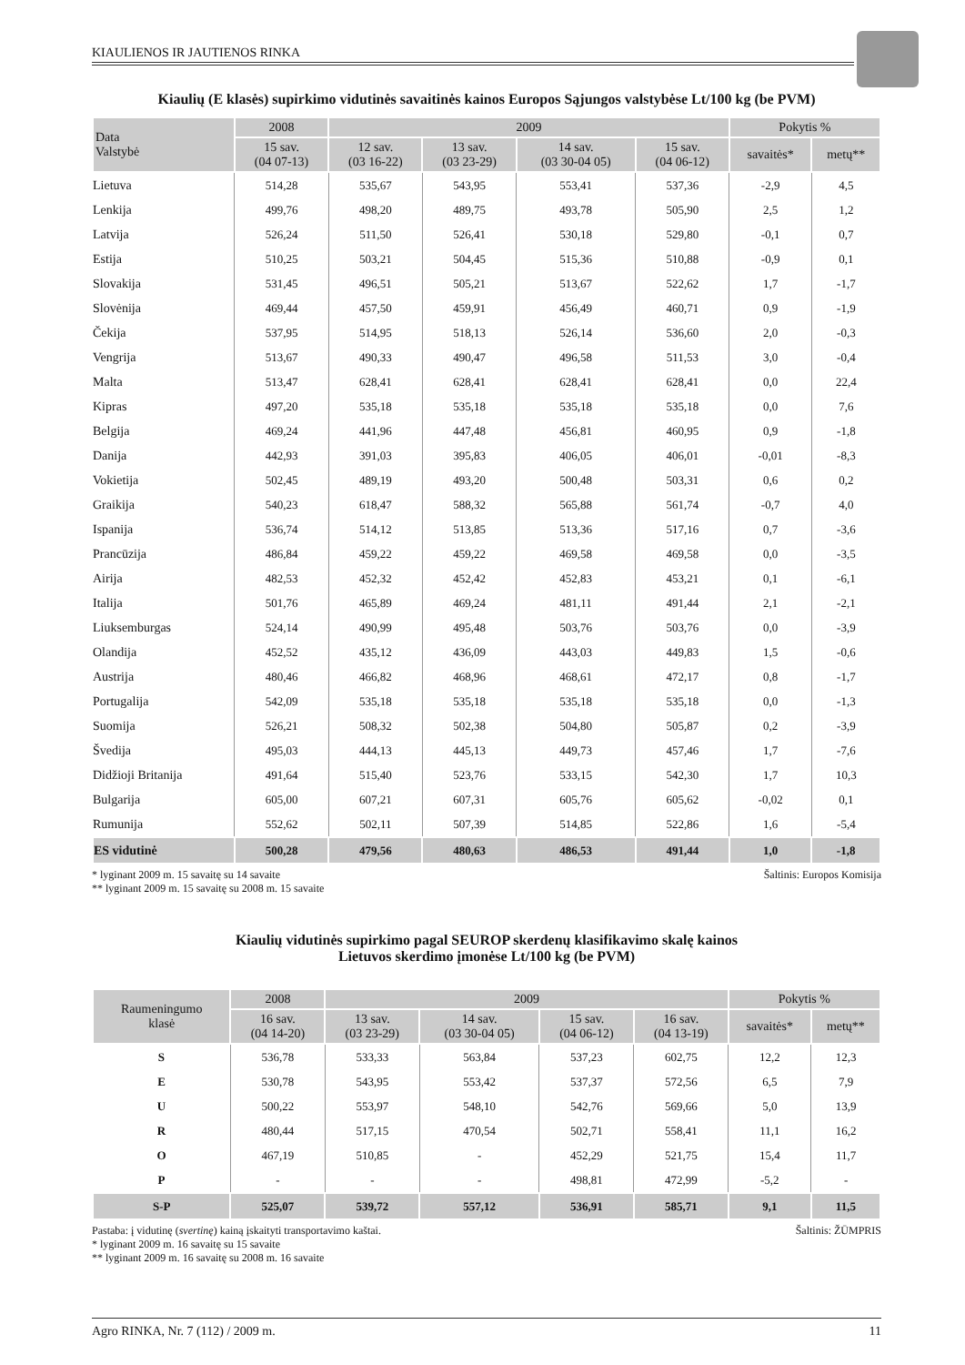KIAULIENOS IR JAUTIENOS RINKA
Kiaulių (E klasės) supirkimo vidutinės savaitinės kainos Europos Sąjungos valstybėse Lt/100 kg (be PVM)
| Data Valstybė | 2008 | 2009 | | | | Pokytis % | |
| --- | --- | --- | --- | --- | --- | --- | --- |
| | 15 sav. (04 07-13) | 12 sav. (03 16-22) | 13 sav. (03 23-29) | 14 sav. (03 30-04 05) | 15 sav. (04 06-12) | savaitės* | metų** |
| Lietuva | 514,28 | 535,67 | 543,95 | 553,41 | 537,36 | -2,9 | 4,5 |
| Lenkija | 499,76 | 498,20 | 489,75 | 493,78 | 505,90 | 2,5 | 1,2 |
| Latvija | 526,24 | 511,50 | 526,41 | 530,18 | 529,80 | -0,1 | 0,7 |
| Estija | 510,25 | 503,21 | 504,45 | 515,36 | 510,88 | -0,9 | 0,1 |
| Slovakija | 531,45 | 496,51 | 505,21 | 513,67 | 522,62 | 1,7 | -1,7 |
| Slovėnija | 469,44 | 457,50 | 459,91 | 456,49 | 460,71 | 0,9 | -1,9 |
| Čekija | 537,95 | 514,95 | 518,13 | 526,14 | 536,60 | 2,0 | -0,3 |
| Vengrija | 513,67 | 490,33 | 490,47 | 496,58 | 511,53 | 3,0 | -0,4 |
| Malta | 513,47 | 628,41 | 628,41 | 628,41 | 628,41 | 0,0 | 22,4 |
| Kipras | 497,20 | 535,18 | 535,18 | 535,18 | 535,18 | 0,0 | 7,6 |
| Belgija | 469,24 | 441,96 | 447,48 | 456,81 | 460,95 | 0,9 | -1,8 |
| Danija | 442,93 | 391,03 | 395,83 | 406,05 | 406,01 | -0,01 | -8,3 |
| Vokietija | 502,45 | 489,19 | 493,20 | 500,48 | 503,31 | 0,6 | 0,2 |
| Graikija | 540,23 | 618,47 | 588,32 | 565,88 | 561,74 | -0,7 | 4,0 |
| Ispanija | 536,74 | 514,12 | 513,85 | 513,36 | 517,16 | 0,7 | -3,6 |
| Prancūzija | 486,84 | 459,22 | 459,22 | 469,58 | 469,58 | 0,0 | -3,5 |
| Airija | 482,53 | 452,32 | 452,42 | 452,83 | 453,21 | 0,1 | -6,1 |
| Italija | 501,76 | 465,89 | 469,24 | 481,11 | 491,44 | 2,1 | -2,1 |
| Liuksemburgas | 524,14 | 490,99 | 495,48 | 503,76 | 503,76 | 0,0 | -3,9 |
| Olandija | 452,52 | 435,12 | 436,09 | 443,03 | 449,83 | 1,5 | -0,6 |
| Austrija | 480,46 | 466,82 | 468,96 | 468,61 | 472,17 | 0,8 | -1,7 |
| Portugalija | 542,09 | 535,18 | 535,18 | 535,18 | 535,18 | 0,0 | -1,3 |
| Suomija | 526,21 | 508,32 | 502,38 | 504,80 | 505,87 | 0,2 | -3,9 |
| Švedija | 495,03 | 444,13 | 445,13 | 449,73 | 457,46 | 1,7 | -7,6 |
| Didžioji Britanija | 491,64 | 515,40 | 523,76 | 533,15 | 542,30 | 1,7 | 10,3 |
| Bulgarija | 605,00 | 607,21 | 607,31 | 605,76 | 605,62 | -0,02 | 0,1 |
| Rumunija | 552,62 | 502,11 | 507,39 | 514,85 | 522,86 | 1,6 | -5,4 |
| ES vidutinė | 500,28 | 479,56 | 480,63 | 486,53 | 491,44 | 1,0 | -1,8 |
* lyginant 2009 m. 15 savaitę su 14 savaite
** lyginant 2009 m. 15 savaitę su 2008 m. 15 savaite
Šaltinis: Europos Komisija
Kiaulių vidutinės supirkimo pagal SEUROP skerdenų klasifikavimo skalę kainos
Lietuvos skerdimo įmonėse Lt/100 kg (be PVM)
| Raumeningumo klasė | 2008 | 2009 | | | | Pokytis % | |
| --- | --- | --- | --- | --- | --- | --- | --- |
| | 16 sav. (04 14-20) | 13 sav. (03 23-29) | 14 sav. (03 30-04 05) | 15 sav. (04 06-12) | 16 sav. (04 13-19) | savaitės* | metų** |
| S | 536,78 | 533,33 | 563,84 | 537,23 | 602,75 | 12,2 | 12,3 |
| E | 530,78 | 543,95 | 553,42 | 537,37 | 572,56 | 6,5 | 7,9 |
| U | 500,22 | 553,97 | 548,10 | 542,76 | 569,66 | 5,0 | 13,9 |
| R | 480,44 | 517,15 | 470,54 | 502,71 | 558,41 | 11,1 | 16,2 |
| O | 467,19 | 510,85 | - | 452,29 | 521,75 | 15,4 | 11,7 |
| P | - | - | - | 498,81 | 472,99 | -5,2 | - |
| S-P | 525,07 | 539,72 | 557,12 | 536,91 | 585,71 | 9,1 | 11,5 |
Pastaba: į vidutinę (svertinę) kainą įskaityti transportavimo kaštai.
* lyginant 2009 m. 16 savaitę su 15 savaite
** lyginant 2009 m. 16 savaitę su 2008 m. 16 savaite
Šaltinis: ŽŪMPRIS
Agro RINKA, Nr. 7 (112) / 2009 m. 11